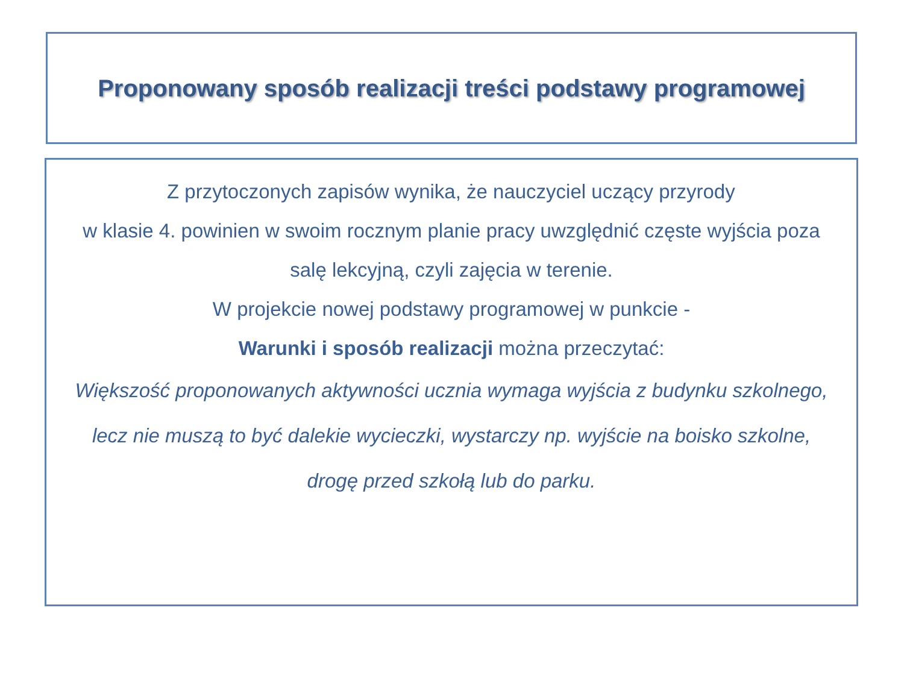Proponowany sposób realizacji treści podstawy programowej
Z przytoczonych zapisów wynika, że nauczyciel uczący przyrody
w klasie 4. powinien w swoim rocznym planie pracy uwzględnić częste wyjścia poza salę lekcyjną, czyli zajęcia w terenie.
W projekcie nowej podstawy programowej w punkcie -
Warunki i sposób realizacji można przeczytać:
Większość proponowanych aktywności ucznia wymaga wyjścia z budynku szkolnego, lecz nie muszą to być dalekie wycieczki, wystarczy np. wyjście na boisko szkolne, drogę przed szkołą lub do parku.